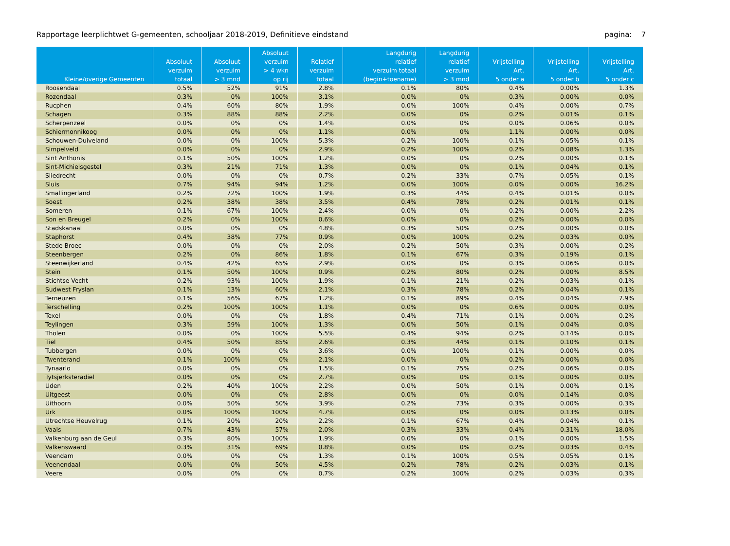Rapportage leerplichtwet G-gemeenten, schooljaar 2018-2019, Definitieve eindstand pagina: 7
| Kleine/overige Gemeenten | Absoluut verzuim totaal | Absoluut verzuim > 3 mnd | Absoluut verzuim > 4 wkn op rij | Relatief verzuim totaal | Langdurig relatief verzuim totaal (begin+toename) | Langdurig relatief verzuim > 3 mnd | Vrijstelling Art. 5 onder a | Vrijstelling Art. 5 onder b | Vrijstelling Art. 5 onder c |
| --- | --- | --- | --- | --- | --- | --- | --- | --- | --- |
| Roosendaal | 0.5% | 52% | 91% | 2.8% | 0.1% | 80% | 0.4% | 0.00% | 1.3% |
| Rozendaal | 0.3% | 0% | 100% | 3.1% | 0.0% | 0% | 0.3% | 0.00% | 0.0% |
| Rucphen | 0.4% | 60% | 80% | 1.9% | 0.0% | 100% | 0.4% | 0.00% | 0.7% |
| Schagen | 0.3% | 88% | 88% | 2.2% | 0.0% | 0% | 0.2% | 0.01% | 0.1% |
| Scherpenzeel | 0.0% | 0% | 0% | 1.4% | 0.0% | 0% | 0.0% | 0.06% | 0.0% |
| Schiermonnikoog | 0.0% | 0% | 0% | 1.1% | 0.0% | 0% | 1.1% | 0.00% | 0.0% |
| Schouwen-Duiveland | 0.0% | 0% | 100% | 5.3% | 0.2% | 100% | 0.1% | 0.05% | 0.1% |
| Simpelveld | 0.0% | 0% | 0% | 2.9% | 0.2% | 100% | 0.2% | 0.08% | 1.3% |
| Sint Anthonis | 0.1% | 50% | 100% | 1.2% | 0.0% | 0% | 0.2% | 0.00% | 0.1% |
| Sint-Michielsgestel | 0.3% | 21% | 71% | 1.3% | 0.0% | 0% | 0.1% | 0.04% | 0.1% |
| Sliedrecht | 0.0% | 0% | 0% | 0.7% | 0.2% | 33% | 0.7% | 0.05% | 0.1% |
| Sluis | 0.7% | 94% | 94% | 1.2% | 0.0% | 100% | 0.0% | 0.00% | 16.2% |
| Smallingerland | 0.2% | 72% | 100% | 1.9% | 0.3% | 44% | 0.4% | 0.01% | 0.0% |
| Soest | 0.2% | 38% | 38% | 3.5% | 0.4% | 78% | 0.2% | 0.01% | 0.1% |
| Someren | 0.1% | 67% | 100% | 2.4% | 0.0% | 0% | 0.2% | 0.00% | 2.2% |
| Son en Breugel | 0.2% | 0% | 100% | 0.6% | 0.0% | 0% | 0.2% | 0.00% | 0.0% |
| Stadskanaal | 0.0% | 0% | 0% | 4.8% | 0.3% | 50% | 0.2% | 0.00% | 0.0% |
| Staphorst | 0.4% | 38% | 77% | 0.9% | 0.0% | 100% | 0.2% | 0.03% | 0.0% |
| Stede Broec | 0.0% | 0% | 0% | 2.0% | 0.2% | 50% | 0.3% | 0.00% | 0.2% |
| Steenbergen | 0.2% | 0% | 86% | 1.8% | 0.1% | 67% | 0.3% | 0.19% | 0.1% |
| Steenwijkerland | 0.4% | 42% | 65% | 2.9% | 0.0% | 0% | 0.3% | 0.06% | 0.0% |
| Stein | 0.1% | 50% | 100% | 0.9% | 0.2% | 80% | 0.2% | 0.00% | 8.5% |
| Stichtse Vecht | 0.2% | 93% | 100% | 1.9% | 0.1% | 21% | 0.2% | 0.03% | 0.1% |
| Sudwest Fryslan | 0.1% | 13% | 60% | 2.1% | 0.3% | 78% | 0.2% | 0.04% | 0.1% |
| Terneuzen | 0.1% | 56% | 67% | 1.2% | 0.1% | 89% | 0.4% | 0.04% | 7.9% |
| Terschelling | 0.2% | 100% | 100% | 1.1% | 0.0% | 0% | 0.6% | 0.00% | 0.0% |
| Texel | 0.0% | 0% | 0% | 1.8% | 0.4% | 71% | 0.1% | 0.00% | 0.2% |
| Teylingen | 0.3% | 59% | 100% | 1.3% | 0.0% | 50% | 0.1% | 0.04% | 0.0% |
| Tholen | 0.0% | 0% | 100% | 5.5% | 0.4% | 94% | 0.2% | 0.14% | 0.0% |
| Tiel | 0.4% | 50% | 85% | 2.6% | 0.3% | 44% | 0.1% | 0.10% | 0.1% |
| Tubbergen | 0.0% | 0% | 0% | 3.6% | 0.0% | 100% | 0.1% | 0.00% | 0.0% |
| Twenterand | 0.1% | 100% | 0% | 2.1% | 0.0% | 0% | 0.2% | 0.00% | 0.0% |
| Tynaarlo | 0.0% | 0% | 0% | 1.5% | 0.1% | 75% | 0.2% | 0.06% | 0.0% |
| Tytsjerksteradiel | 0.0% | 0% | 0% | 2.7% | 0.0% | 0% | 0.1% | 0.00% | 0.0% |
| Uden | 0.2% | 40% | 100% | 2.2% | 0.0% | 50% | 0.1% | 0.00% | 0.1% |
| Uitgeest | 0.0% | 0% | 0% | 2.8% | 0.0% | 0% | 0.0% | 0.14% | 0.0% |
| Uithoorn | 0.0% | 50% | 50% | 3.9% | 0.2% | 73% | 0.3% | 0.00% | 0.3% |
| Urk | 0.0% | 100% | 100% | 4.7% | 0.0% | 0% | 0.0% | 0.13% | 0.0% |
| Utrechtse Heuvelrug | 0.1% | 20% | 20% | 2.2% | 0.1% | 67% | 0.4% | 0.04% | 0.1% |
| Vaals | 0.7% | 43% | 57% | 2.0% | 0.3% | 33% | 0.4% | 0.31% | 18.0% |
| Valkenburg aan de Geul | 0.3% | 80% | 100% | 1.9% | 0.0% | 0% | 0.1% | 0.00% | 1.5% |
| Valkenswaard | 0.3% | 31% | 69% | 0.8% | 0.0% | 0% | 0.2% | 0.03% | 0.4% |
| Veendam | 0.0% | 0% | 0% | 1.3% | 0.1% | 100% | 0.5% | 0.05% | 0.1% |
| Veenendaal | 0.0% | 0% | 50% | 4.5% | 0.2% | 78% | 0.2% | 0.03% | 0.1% |
| Veere | 0.0% | 0% | 0% | 0.7% | 0.2% | 100% | 0.2% | 0.03% | 0.3% |